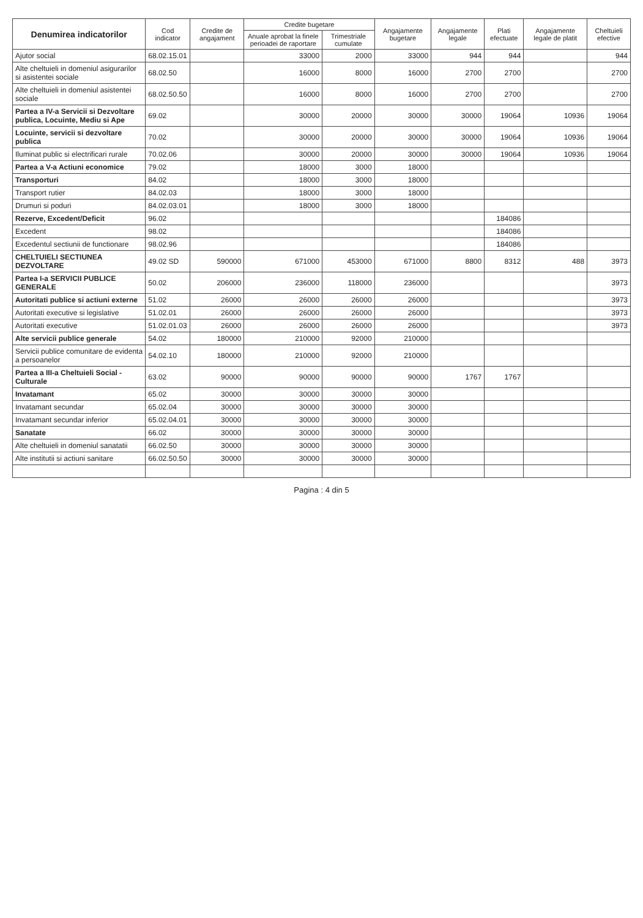| Denumirea indicatorilor | Cod indicator | Credite de angajament | Credite bugetare | | Angajamente bugetare | Angajamente legale | Plati efectuate | Angajamente legale de platit | Cheltuieli efective |
| --- | --- | --- | --- | --- | --- | --- | --- | --- | --- |
| | | | Anuale aprobat la finele perioadei de raportare | Trimestriale cumulate | | | | | |
| Ajutor social | 68.02.15.01 | | 33000 | 2000 | 33000 | 944 | 944 | | 944 |
| Alte cheltuieli in domeniul asigurarilor si asistentei sociale | 68.02.50 | | 16000 | 8000 | 16000 | 2700 | 2700 | | 2700 |
| Alte cheltuieli in domeniul asistentei sociale | 68.02.50.50 | | 16000 | 8000 | 16000 | 2700 | 2700 | | 2700 |
| Partea a IV-a Servicii si Dezvoltare publica, Locuinte, Mediu si Ape | 69.02 | | 30000 | 20000 | 30000 | 30000 | 19064 | 10936 | 19064 |
| Locuinte, servicii si dezvoltare publica | 70.02 | | 30000 | 20000 | 30000 | 30000 | 19064 | 10936 | 19064 |
| Iluminat public si electrificari rurale | 70.02.06 | | 30000 | 20000 | 30000 | 30000 | 19064 | 10936 | 19064 |
| Partea a V-a Actiuni economice | 79.02 | | 18000 | 3000 | 18000 | | | | |
| Transporturi | 84.02 | | 18000 | 3000 | 18000 | | | | |
| Transport rutier | 84.02.03 | | 18000 | 3000 | 18000 | | | | |
| Drumuri si poduri | 84.02.03.01 | | 18000 | 3000 | 18000 | | | | |
| Rezerve, Excedent/Deficit | 96.02 | | | | | | 184086 | | |
| Excedent | 98.02 | | | | | | 184086 | | |
| Excedentul sectiunii de functionare | 98.02.96 | | | | | | 184086 | | |
| CHELTUIELI SECTIUNEA DEZVOLTARE | 49.02 SD | 590000 | 671000 | 453000 | 671000 | 8800 | 8312 | 488 | 3973 |
| Partea I-a SERVICII PUBLICE GENERALE | 50.02 | 206000 | 236000 | 118000 | 236000 | | | | 3973 |
| Autoritati publice si actiuni externe | 51.02 | 26000 | 26000 | 26000 | 26000 | | | | 3973 |
| Autoritati executive si legislative | 51.02.01 | 26000 | 26000 | 26000 | 26000 | | | | 3973 |
| Autoritati executive | 51.02.01.03 | 26000 | 26000 | 26000 | 26000 | | | | 3973 |
| Alte servicii publice generale | 54.02 | 180000 | 210000 | 92000 | 210000 | | | | |
| Servicii publice comunitare de evidenta a persoanelor | 54.02.10 | 180000 | 210000 | 92000 | 210000 | | | | |
| Partea a III-a Cheltuieli Social - Culturale | 63.02 | 90000 | 90000 | 90000 | 90000 | 1767 | 1767 | | |
| Invatamant | 65.02 | 30000 | 30000 | 30000 | 30000 | | | | |
| Invatamant secundar | 65.02.04 | 30000 | 30000 | 30000 | 30000 | | | | |
| Invatamant secundar inferior | 65.02.04.01 | 30000 | 30000 | 30000 | 30000 | | | | |
| Sanatate | 66.02 | 30000 | 30000 | 30000 | 30000 | | | | |
| Alte cheltuieli in domeniul sanatatii | 66.02.50 | 30000 | 30000 | 30000 | 30000 | | | | |
| Alte institutii si actiuni sanitare | 66.02.50.50 | 30000 | 30000 | 30000 | 30000 | | | | |
Pagina : 4 din 5